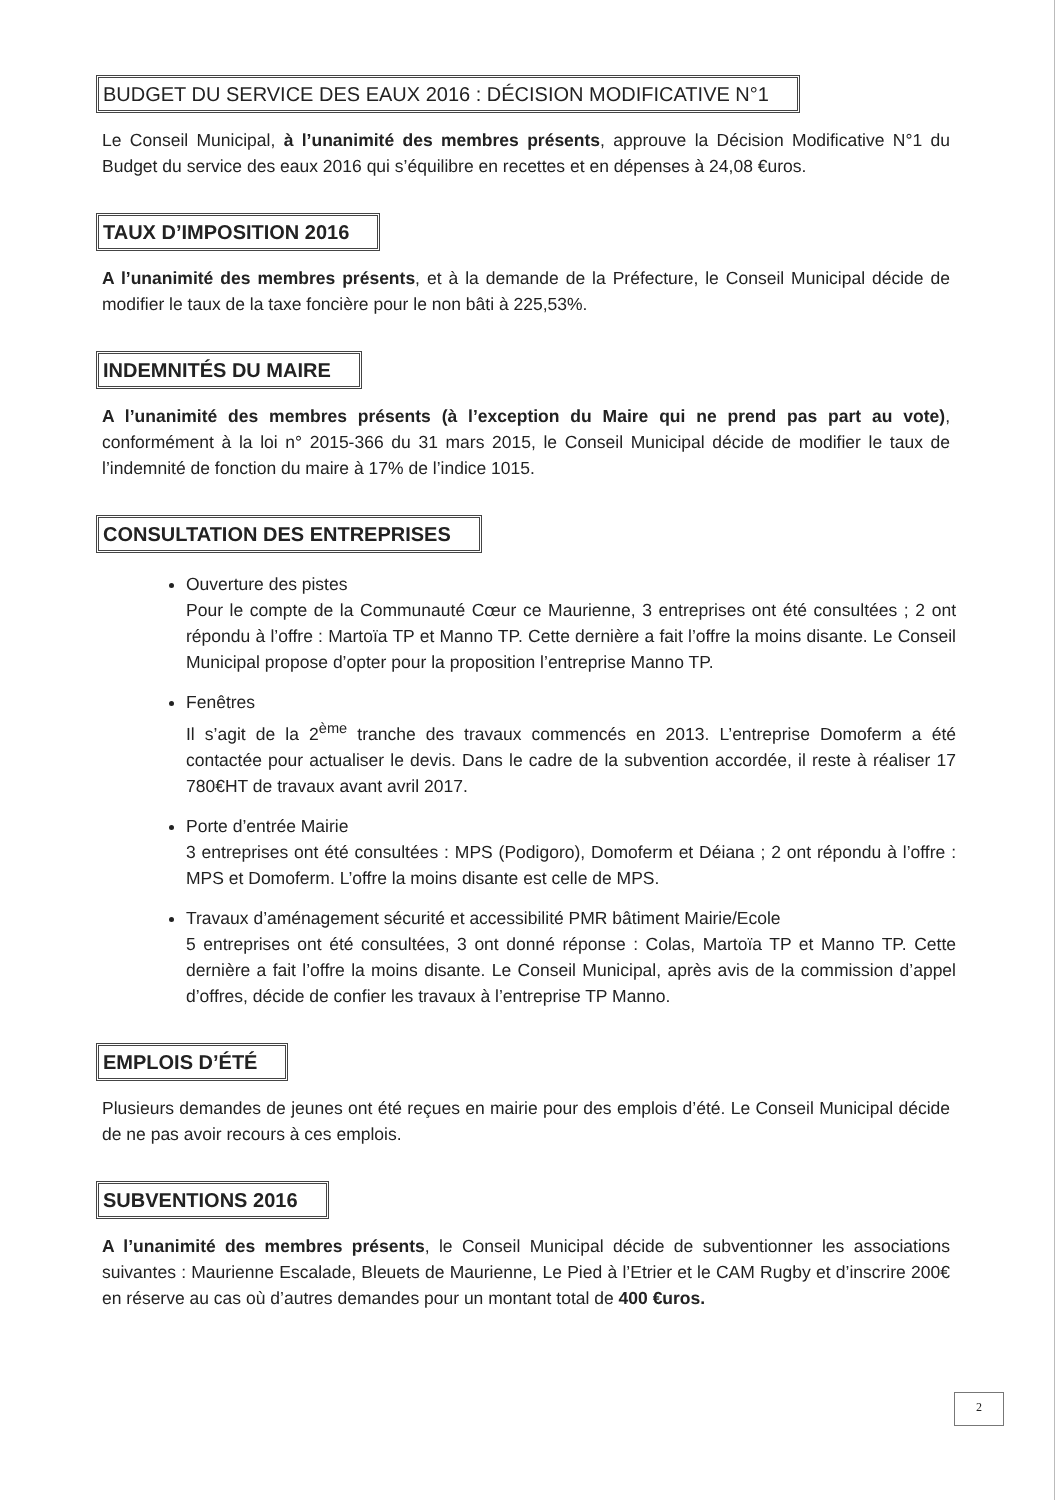BUDGET DU SERVICE DES EAUX 2016 : DÉCISION MODIFICATIVE N°1
Le Conseil Municipal, à l’unanimité des membres présents, approuve la Décision Modificative N°1 du Budget du service des eaux 2016 qui s’équilibre en recettes et en dépenses à 24,08 €uros.
TAUX D’IMPOSITION 2016
A l’unanimité des membres présents, et à la demande de la Préfecture, le Conseil Municipal décide de modifier le taux de la taxe foncière pour le non bâti à 225,53%.
INDEMNITÉS DU MAIRE
A l’unanimité des membres présents (à l’exception du Maire qui ne prend pas part au vote), conformément à la loi n° 2015-366 du 31 mars 2015, le Conseil Municipal décide de modifier le taux de l’indemnité de fonction du maire à 17% de l’indice 1015.
CONSULTATION DES ENTREPRISES
Ouverture des pistes
Pour le compte de la Communauté Cœur ce Maurienne, 3 entreprises ont été consultées ; 2 ont répondu à l’offre : Martoïa TP et Manno TP. Cette dernière a fait l’offre la moins disante. Le Conseil Municipal propose d’opter pour la proposition l’entreprise Manno TP.
Fenêtres
Il s’agit de la 2<sup>ème</sup> tranche des travaux commencés en 2013. L’entreprise Domoferm a été contactée pour actualiser le devis. Dans le cadre de la subvention accordée, il reste à réaliser 17 780€HT de travaux avant avril 2017.
Porte d’entrée Mairie
3 entreprises ont été consultées : MPS (Podigoro), Domoferm et Déiana ; 2 ont répondu à l’offre : MPS et Domoferm. L’offre la moins disante est celle de MPS.
Travaux d’aménagement sécurité et accessibilité PMR bâtiment Mairie/Ecole
5 entreprises ont été consultées, 3 ont donné réponse : Colas, Martoïa TP et Manno TP. Cette dernière a fait l’offre la moins disante. Le Conseil Municipal, après avis de la commission d’appel d’offres, décide de confier les travaux à l’entreprise TP Manno.
EMPLOIS D’ÉTÉ
Plusieurs demandes de jeunes ont été reçues en mairie pour des emplois d’été. Le Conseil Municipal décide de ne pas avoir recours à ces emplois.
SUBVENTIONS 2016
A l’unanimité des membres présents, le Conseil Municipal décide de subventionner les associations suivantes : Maurienne Escalade, Bleuets de Maurienne, Le Pied à l’Etrier et le CAM Rugby et d’inscrire 200€ en réserve au cas où d’autres demandes pour un montant total de 400 €uros.
2